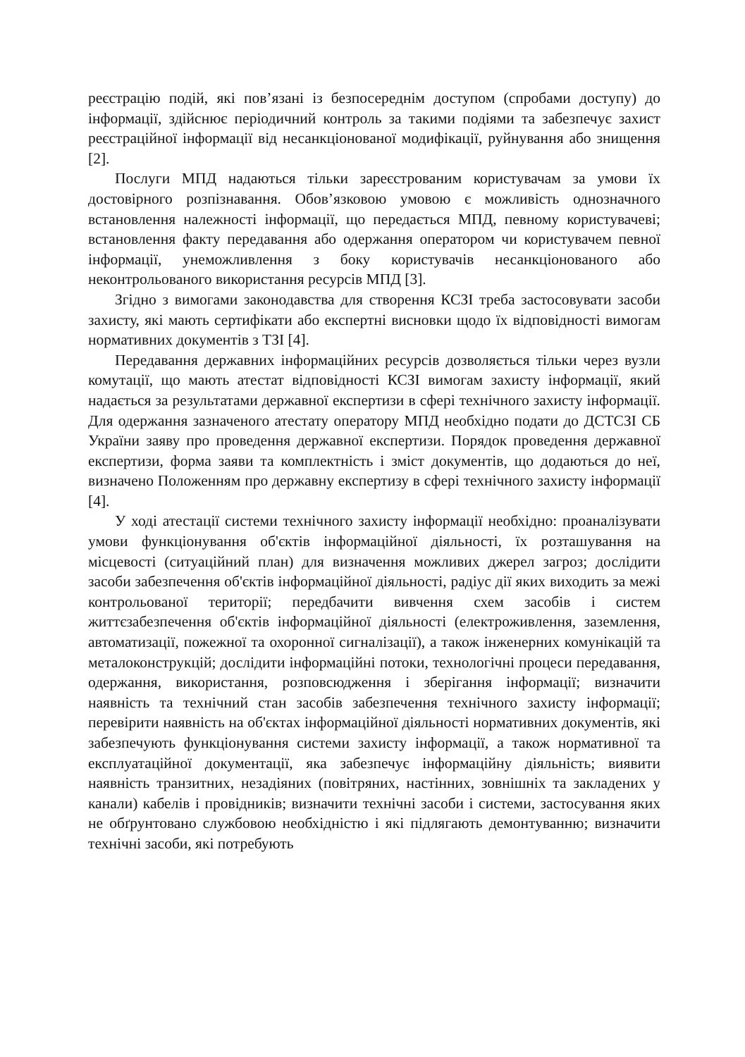реєстрацію подій, які пов’язані із безпосереднім доступом (спробами доступу) до інформації, здійснює періодичний контроль за такими подіями та забезпечує захист реєстраційної інформації від несанкціонованої модифікації, руйнування або знищення [2].
Послуги МПД надаються тільки зареєстрованим користувачам за умови їх достовірного розпізнавання. Обов’язковою умовою є можливість однозначного встановлення належності інформації, що передається МПД, певному користувачеві; встановлення факту передавання або одержання оператором чи користувачем певної інформації, унеможливлення з боку користувачів несанкціонованого або неконтрольованого використання ресурсів МПД [3].
Згідно з вимогами законодавства для створення КСЗІ треба застосовувати засоби захисту, які мають сертифікати або експертні висновки щодо їх відповідності вимогам нормативних документів з ТЗІ [4].
Передавання державних інформаційних ресурсів дозволяється тільки через вузли комутації, що мають атестат відповідності КСЗІ вимогам захисту інформації, який надається за результатами державної експертизи в сфері технічного захисту інформації. Для одержання зазначеного атестату оператору МПД необхідно подати до ДСТСЗІ СБ України заяву про проведення державної експертизи. Порядок проведення державної експертизи, форма заяви та комплектність і зміст документів, що додаються до неї, визначено Положенням про державну експертизу в сфері технічного захисту інформації [4].
У ході атестації системи технічного захисту інформації необхідно: проаналізувати умови функціонування об'єктів інформаційної діяльності, їх розташування на місцевості (ситуаційний план) для визначення можливих джерел загроз; дослідити засоби забезпечення об'єктів інформаційної діяльності, радіус дії яких виходить за межі контрольованої території; передбачити вивчення схем засобів і систем життєзабезпечення об'єктів інформаційної діяльності (електроживлення, заземлення, автоматизації, пожежної та охоронної сигналізації), а також інженерних комунікацій та металоконструкцій; дослідити інформаційні потоки, технологічні процеси передавання, одержання, використання, розповсюдження і зберігання інформації; визначити наявність та технічний стан засобів забезпечення технічного захисту інформації; перевірити наявність на об'єктах інформаційної діяльності нормативних документів, які забезпечують функціонування системи захисту інформації, а також нормативної та експлуатаційної документації, яка забезпечує інформаційну діяльність; виявити наявність транзитних, незадіяних (повітряних, настінних, зовнішніх та закладених у канали) кабелів і провідників; визначити технічні засоби і системи, застосування яких не обґрунтовано службовою необхідністю і які підлягають демонтуванню; визначити технічні засоби, які потребують